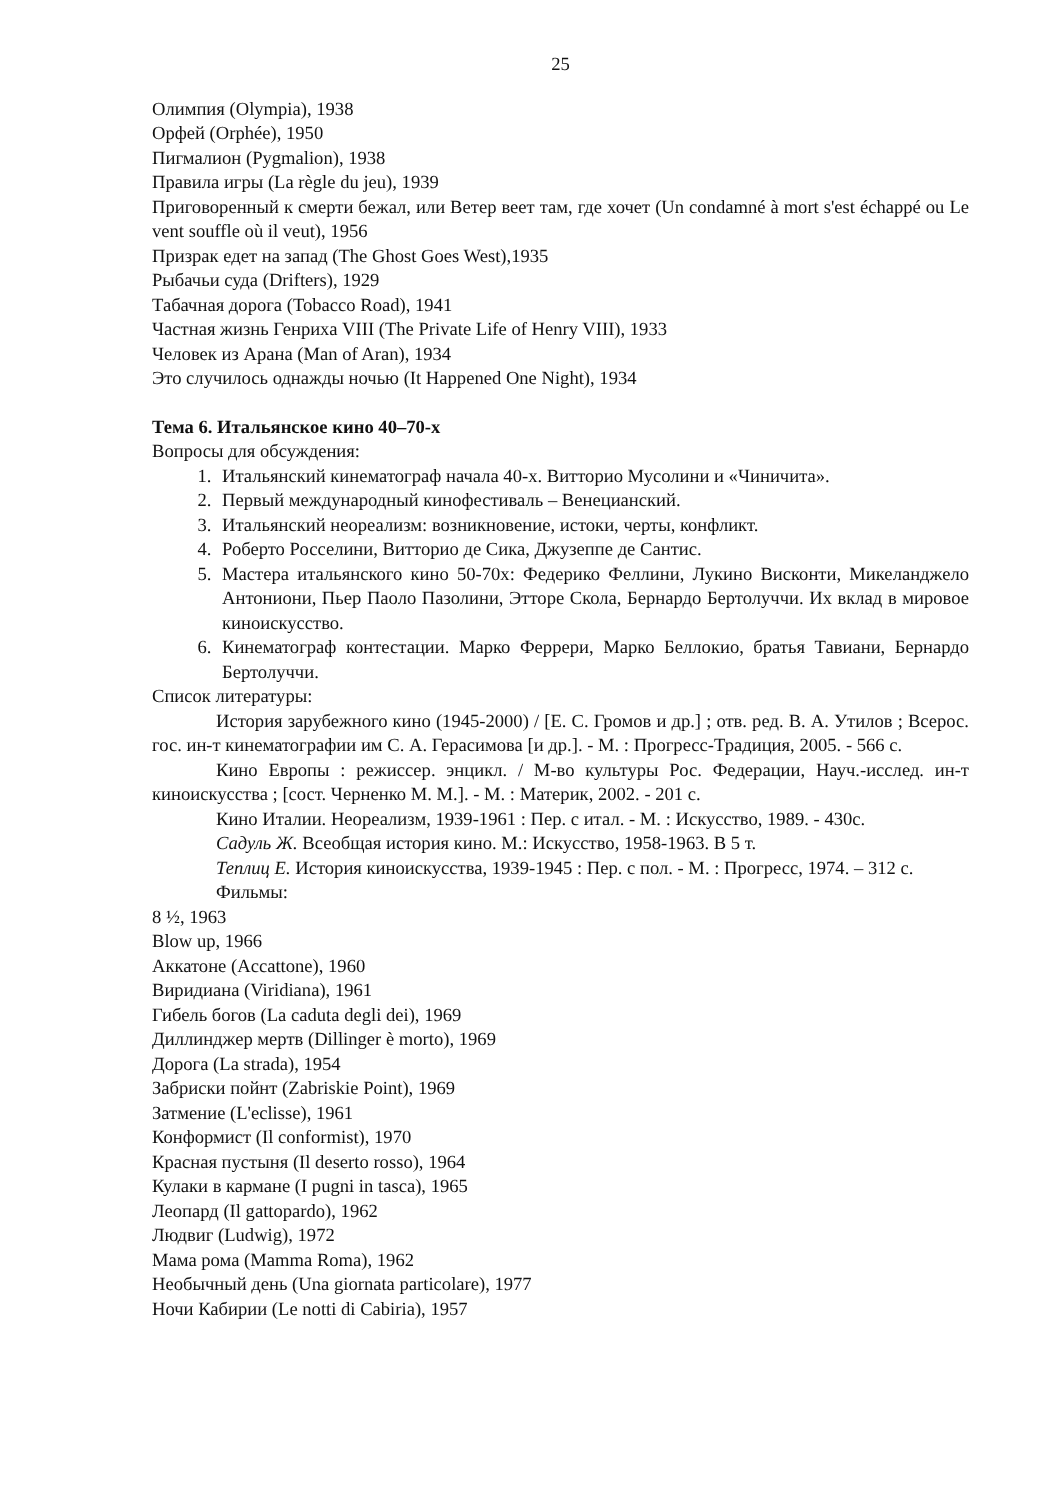25
Олимпия (Olympia), 1938
Орфей (Orphée), 1950
Пигмалион (Pygmalion), 1938
Правила игры (La règle du jeu), 1939
Приговоренный к смерти бежал, или Ветер веет там, где хочет (Un condamné à mort s'est échappé ou Le vent souffle où il veut), 1956
Призрак едет на запад (The Ghost Goes West),1935
Рыбачьи суда (Drifters), 1929
Табачная дорога (Tobacco Road), 1941
Частная жизнь Генриха VIII (The Private Life of Henry VIII), 1933
Человек из Арана (Man of Aran), 1934
Это случилось однажды ночью (It Happened One Night), 1934
Тема 6. Итальянское кино 40–70-х
Вопросы для обсуждения:
1. Итальянский кинематограф начала 40-х. Витторио Мусолини и «Чиничита».
2. Первый международный кинофестиваль – Венецианский.
3. Итальянский неореализм: возникновение, истоки, черты, конфликт.
4. Роберто Росселини, Витторио де Сика, Джузеппе де Сантис.
5. Мастера итальянского кино 50-70х: Федерико Феллини, Лукино Висконти, Микеланджело Антониони, Пьер Паоло Пазолини, Этторе Скола, Бернардо Бертолуччи. Их вклад в мировое киноискусство.
6. Кинематограф контестации. Марко Феррери, Марко Беллокио, братья Тавиани, Бернардо Бертолуччи.
Список литературы:
История зарубежного кино (1945-2000) / [Е. С. Громов и др.] ; отв. ред. В. А. Утилов ; Всерос. гос. ин-т кинематографии им С. А. Герасимова [и др.]. - М. : Прогресс-Традиция, 2005. - 566 с.
Кино Европы : режиссер. энцикл. / М-во культуры Рос. Федерации, Науч.-исслед. ин-т киноискусства ; [сост. Черненко М. М.]. - М. : Материк, 2002. - 201 с.
Кино Италии. Неореализм, 1939-1961 : Пер. с итал. - М. : Искусство, 1989. - 430с.
Садуль Ж. Всеобщая история кино. М.: Искусство, 1958-1963. В 5 т.
Теплиц Е. История киноискусства, 1939-1945 : Пер. с пол. - М. : Прогресс, 1974. – 312 с.
Фильмы:
8 ½, 1963
Blow up, 1966
Аккатоне (Accattone), 1960
Виридиана (Viridiana), 1961
Гибель богов (La caduta degli dei), 1969
Диллинджер мертв (Dillinger è morto), 1969
Дорога (La strada), 1954
Забриски пойнт (Zabriskie Point), 1969
Затмение (L'eclisse), 1961
Конформист (Il conformist), 1970
Красная пустыня (Il deserto rosso), 1964
Кулаки в кармане (I pugni in tasca), 1965
Леопард (Il gattopardo), 1962
Людвиг (Ludwig), 1972
Мама рома (Mamma Roma), 1962
Необычный день (Una giornata particolare), 1977
Ночи Кабирии (Le notti di Cabiria), 1957